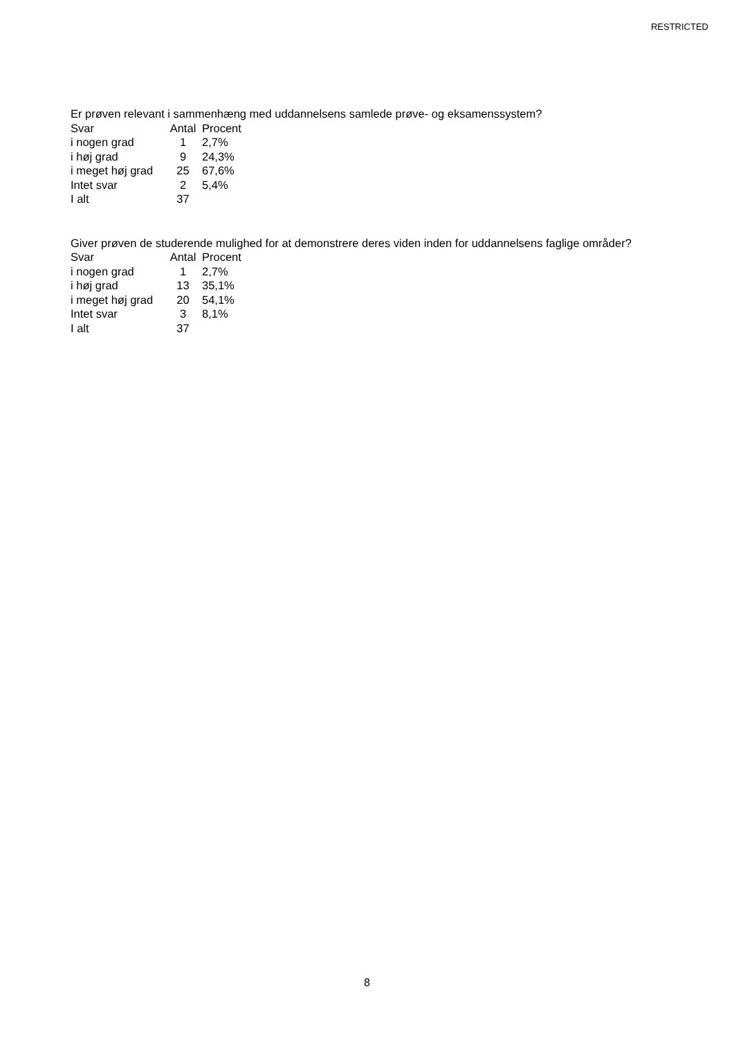RESTRICTED
Er prøven relevant i sammenhæng med uddannelsens samlede prøve- og eksamenssystem?
| Svar | Antal | Procent |
| --- | --- | --- |
| i nogen grad | 1 | 2,7% |
| i høj grad | 9 | 24,3% |
| i meget høj grad | 25 | 67,6% |
| Intet svar | 2 | 5,4% |
| I alt | 37 | |
Giver prøven de studerende mulighed for at demonstrere deres viden inden for uddannelsens faglige områder?
| Svar | Antal | Procent |
| --- | --- | --- |
| i nogen grad | 1 | 2,7% |
| i høj grad | 13 | 35,1% |
| i meget høj grad | 20 | 54,1% |
| Intet svar | 3 | 8,1% |
| I alt | 37 | |
8